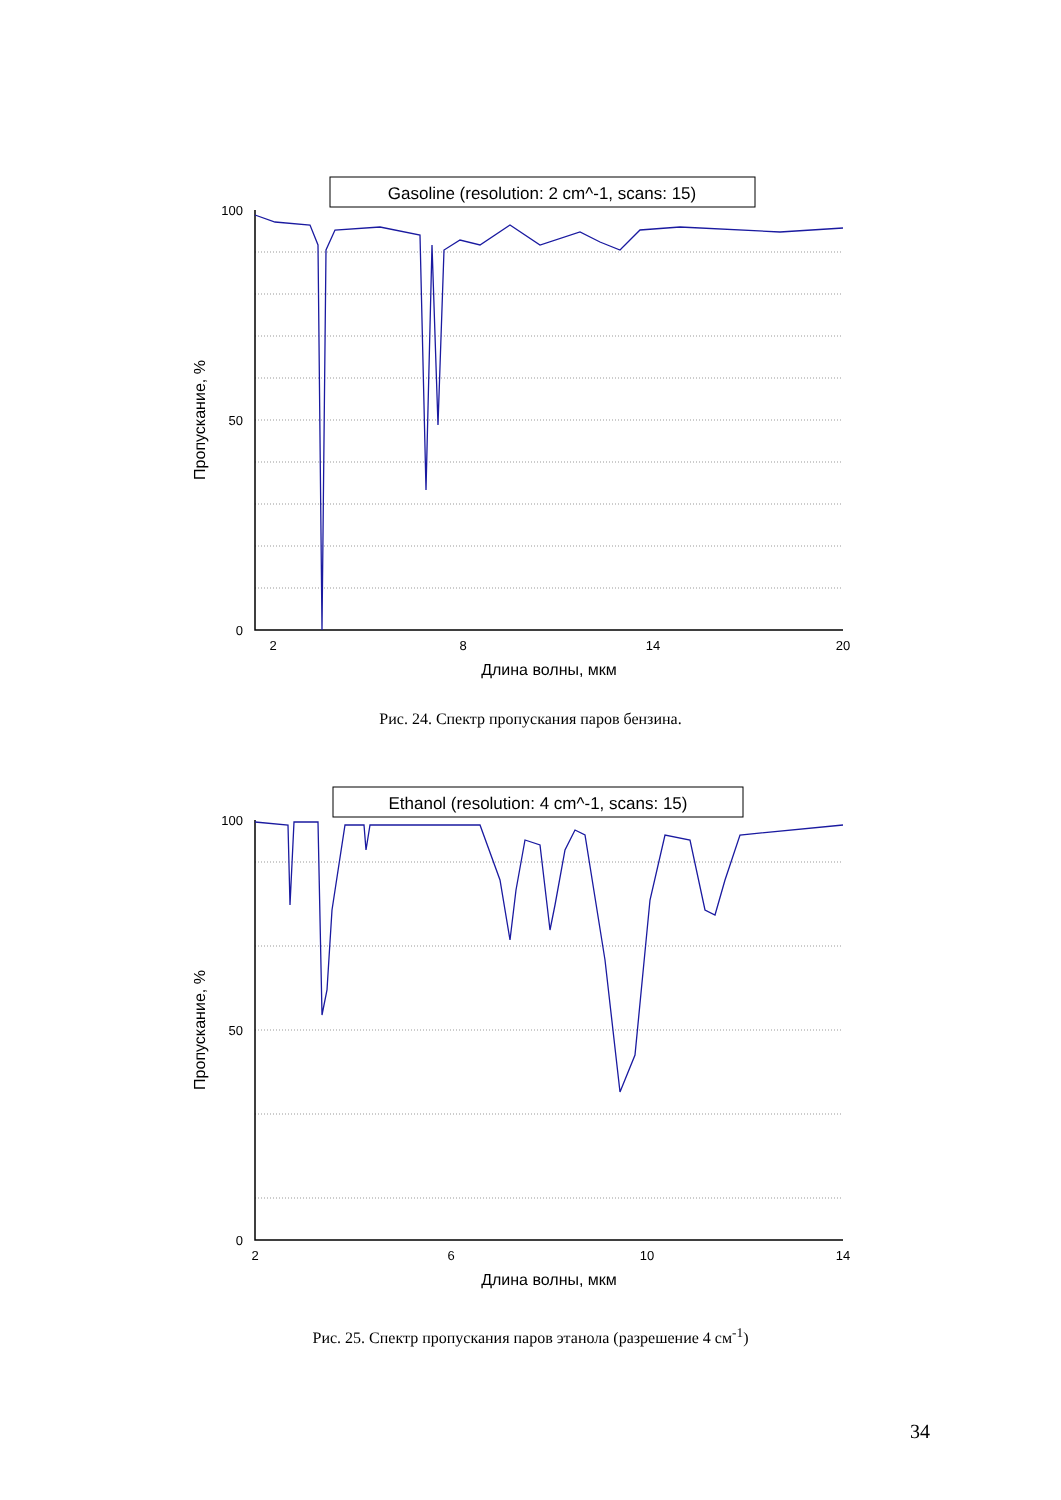Gasoline (resolution: 2 cm^-1, scans: 15)
0
100
50
2
8
14
20
Длина волны, мкм
Пропускание, %
Рис. 24. Спектр пропускания паров бензина.
Ethanol (resolution: 4 cm^-1, scans: 15)
0
100
50
2
6
10
14
Длина волны, мкм
Пропускание, %
Рис. 25. Спектр пропускания паров этанола (разрешение 4 см<sup>-1</sup>)
34